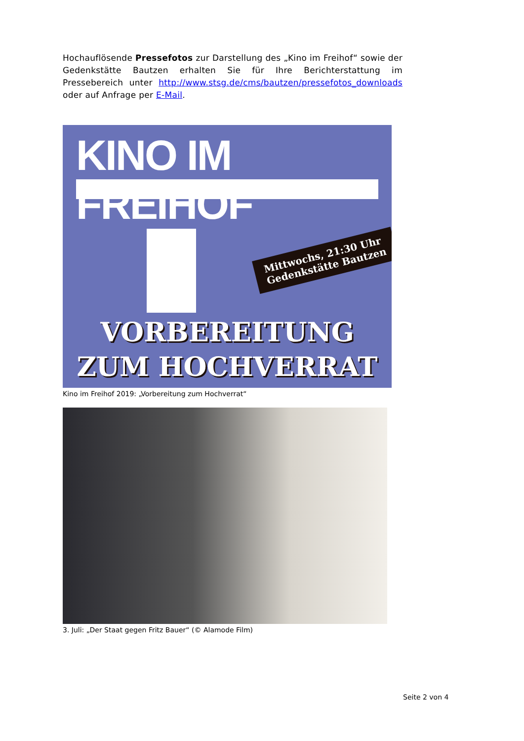Hochauflösende Pressefotos zur Darstellung des „Kino im Freihof“ sowie der Gedenkstätte Bautzen erhalten Sie für Ihre Berichterstattung im Pressebereich unter http://www.stsg.de/cms/bautzen/pressefotos_downloads oder auf Anfrage per E-Mail.
KINO IM FREIHOF
Mittwochs, 21:30 Uhr
Gedenkstätte Bautzen
VORBEREITUNG
ZUM HOCHVERRAT
Kino im Freihof 2019: „Vorbereitung zum Hochverrat“
3. Juli: „Der Staat gegen Fritz Bauer“ (© Alamode Film)
Seite 2 von 4